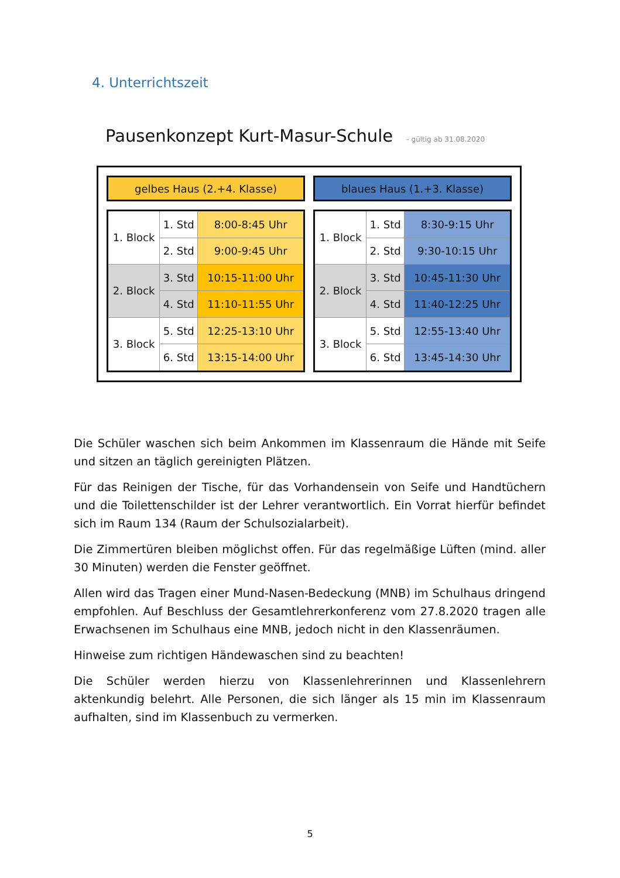4. Unterrichtszeit
Pausenkonzept Kurt-Masur-Schule - gültig ab 31.08.2020
gelbes Haus (2.+4. Klasse)
| 1. Block | 1. Std | 8:00-8:45 Uhr |
| | 2. Std | 9:00-9:45 Uhr |
| 2. Block | 3. Std | 10:15-11:00 Uhr |
| | 4. Std | 11:10-11:55 Uhr |
| 3. Block | 5. Std | 12:25-13:10 Uhr |
| | 6. Std | 13:15-14:00 Uhr |
blaues Haus (1.+3. Klasse)
| 1. Block | 1. Std | 8:30-9:15 Uhr |
| | 2. Std | 9:30-10:15 Uhr |
| 2. Block | 3. Std | 10:45-11:30 Uhr |
| | 4. Std | 11:40-12:25 Uhr |
| 3. Block | 5. Std | 12:55-13:40 Uhr |
| | 6. Std | 13:45-14:30 Uhr |
Die Schüler waschen sich beim Ankommen im Klassenraum die Hände mit Seife und sitzen an täglich gereinigten Plätzen.
Für das Reinigen der Tische, für das Vorhandensein von Seife und Handtüchern und die Toilettenschilder ist der Lehrer verantwortlich. Ein Vorrat hierfür befindet sich im Raum 134 (Raum der Schulsozialarbeit).
Die Zimmertüren bleiben möglichst offen. Für das regelmäßige Lüften (mind. aller 30 Minuten) werden die Fenster geöffnet.
Allen wird das Tragen einer Mund-Nasen-Bedeckung (MNB) im Schulhaus dringend empfohlen. Auf Beschluss der Gesamtlehrerkonferenz vom 27.8.2020 tragen alle Erwachsenen im Schulhaus eine MNB, jedoch nicht in den Klassenräumen.
Hinweise zum richtigen Händewaschen sind zu beachten!
Die Schüler werden hierzu von Klassenlehrerinnen und Klassenlehrern aktenkundig belehrt. Alle Personen, die sich länger als 15 min im Klassenraum aufhalten, sind im Klassenbuch zu vermerken.
5